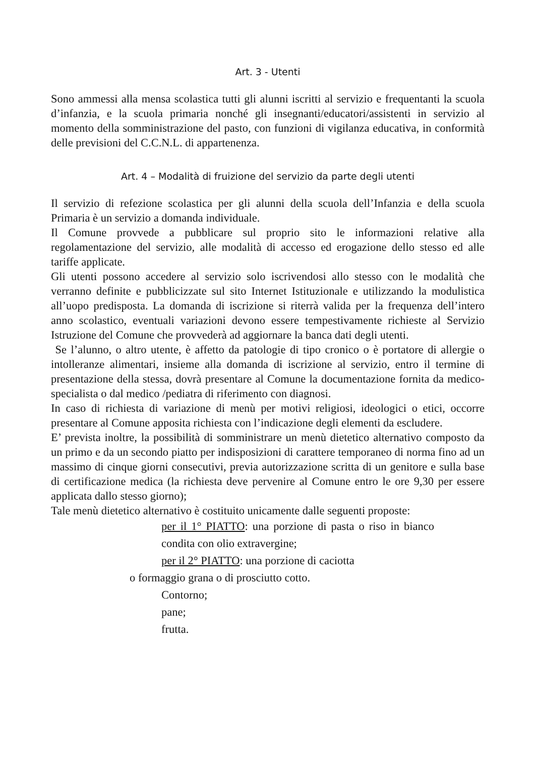Art. 3 - Utenti
Sono ammessi alla mensa scolastica tutti gli alunni iscritti al servizio e frequentanti la scuola d’infanzia, e la scuola primaria nonché gli insegnanti/educatori/assistenti in servizio al momento della somministrazione del pasto, con funzioni di vigilanza educativa, in conformità delle previsioni del C.C.N.L. di appartenenza.
Art. 4 – Modalità di fruizione del servizio da parte degli utenti
Il servizio di refezione scolastica per gli alunni della scuola dell’Infanzia e della scuola Primaria è un servizio a domanda individuale.
Il Comune provvede a pubblicare sul proprio sito le informazioni relative alla regolamentazione del servizio, alle modalità di accesso ed erogazione dello stesso ed alle tariffe applicate.
Gli utenti possono accedere al servizio solo iscrivendosi allo stesso con le modalità che verranno definite e pubblicizzate sul sito Internet Istituzionale e utilizzando la modulistica all’uopo predisposta. La domanda di iscrizione si riterrà valida per la frequenza dell’intero anno scolastico, eventuali variazioni devono essere tempestivamente richieste al Servizio Istruzione del Comune che provvederà ad aggiornare la banca dati degli utenti.
Se l’alunno, o altro utente, è affetto da patologie di tipo cronico o è portatore di allergie o intolleranze alimentari, insieme alla domanda di iscrizione al servizio, entro il termine di presentazione della stessa, dovrà presentare al Comune la documentazione fornita da medico-specialista o dal medico /pediatra di riferimento con diagnosi.
In caso di richiesta di variazione di menù per motivi religiosi, ideologici o etici, occorre presentare al Comune apposita richiesta con l’indicazione degli elementi da escludere.
E’ prevista inoltre, la possibilità di somministrare un menù dietetico alternativo composto da un primo e da un secondo piatto per indisposizioni di carattere temporaneo di norma fino ad un massimo di cinque giorni consecutivi, previa autorizzazione scritta di un genitore e sulla base di certificazione medica (la richiesta deve pervenire al Comune entro le ore 9,30 per essere applicata dallo stesso giorno);
Tale menù dietetico alternativo è costituito unicamente dalle seguenti proposte:
per il 1° PIATTO: una porzione di pasta o riso in bianco condita con olio extravergine;
per il 2° PIATTO: una porzione di caciotta
o formaggio grana o di prosciutto cotto.
Contorno;
pane;
frutta.